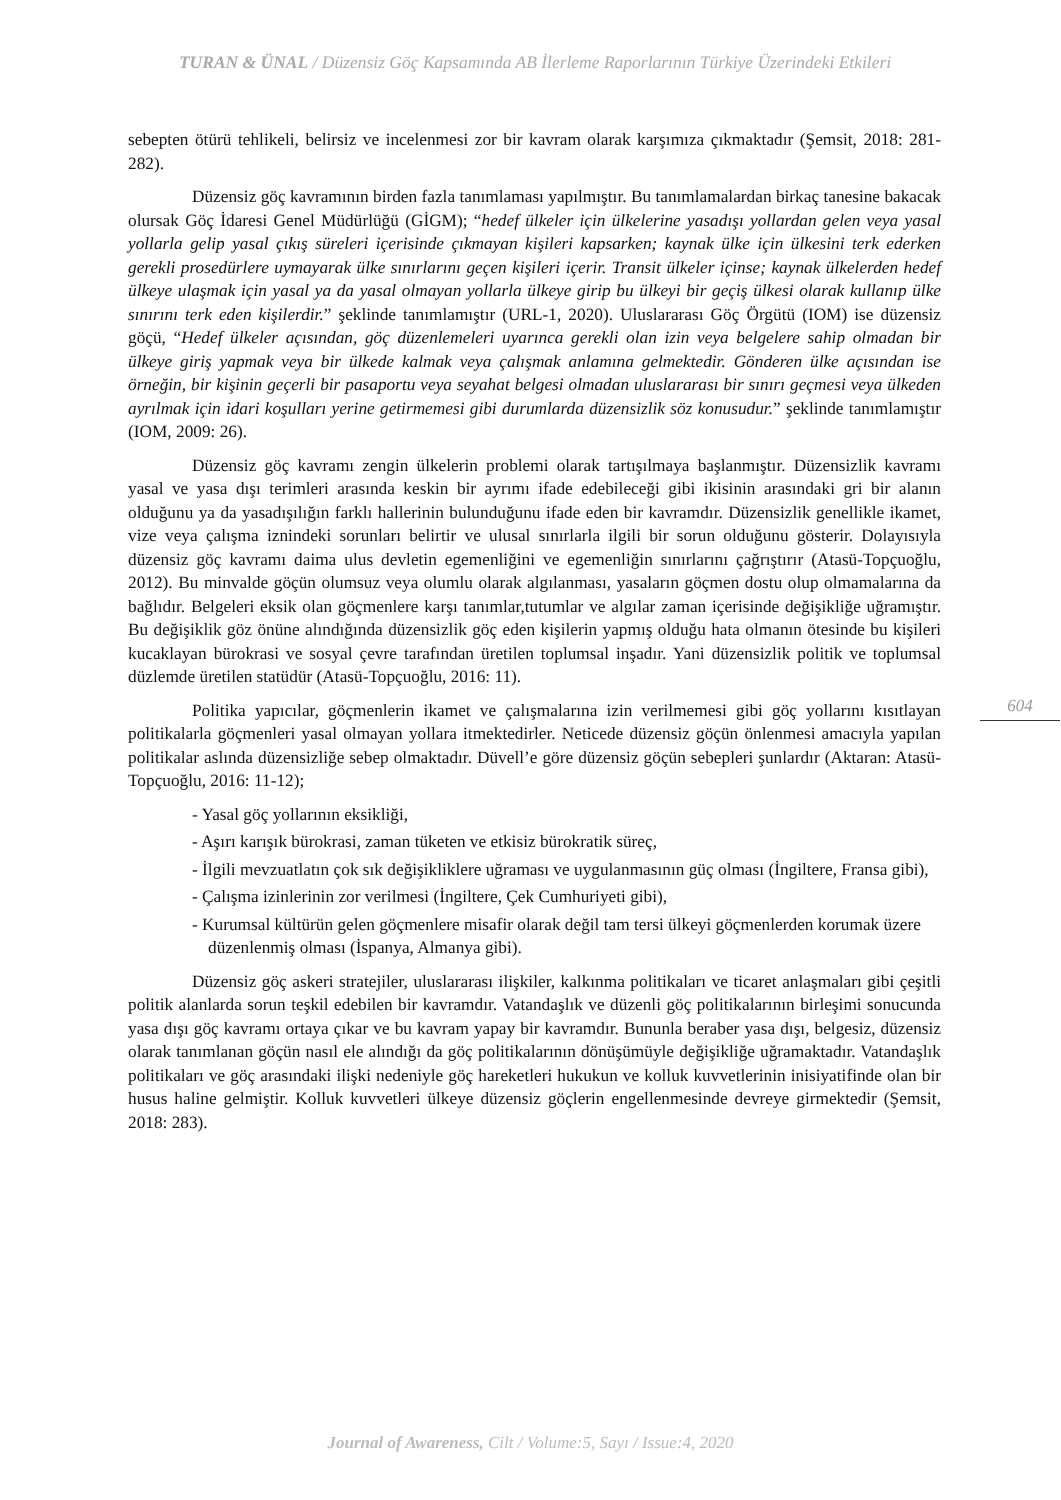TURAN & ÜNAL / Düzensiz Göç Kapsamında AB İlerleme Raporlarının Türkiye Üzerindeki Etkileri
sebepten ötürü tehlikeli, belirsiz ve incelenmesi zor bir kavram olarak karşımıza çıkmaktadır (Şemsit, 2018: 281-282).
Düzensiz göç kavramının birden fazla tanımlaması yapılmıştır. Bu tanımlamalardan birkaç tanesine bakacak olursak Göç İdaresi Genel Müdürlüğü (GİGM); “hedef ülkeler için ülkelerine yasadışı yollardan gelen veya yasal yollarla gelip yasal çıkış süreleri içerisinde çıkmayan kişileri kapsarken; kaynak ülke için ülkesini terk ederken gerekli prosedürlere uymayarak ülke sınırlarını geçen kişileri içerir. Transit ülkeler içinse; kaynak ülkelerden hedef ülkeye ulaşmak için yasal ya da yasal olmayan yollarla ülkeye girip bu ülkeyi bir geçiş ülkesi olarak kullanıp ülke sınırını terk eden kişilerdir.” şeklinde tanımlamıştır (URL-1, 2020). Uluslararası Göç Örgütü (IOM) ise düzensiz göçü, “Hedef ülkeler açısından, göç düzenlemeleri uyarınca gerekli olan izin veya belgelere sahip olmadan bir ülkeye giriş yapmak veya bir ülkede kalmak veya çalışmak anlamına gelmektedir. Gönderen ülke açısından ise örneğin, bir kişinin geçerli bir pasaportu veya seyahat belgesi olmadan uluslararası bir sınırı geçmesi veya ülkeden ayrılmak için idari koşulları yerine getirmemesi gibi durumlarda düzensizlik söz konusudur.” şeklinde tanımlamıştır (IOM, 2009: 26).
Düzensiz göç kavramı zengin ülkelerin problemi olarak tartışılmaya başlanmıştır. Düzensizlik kavramı yasal ve yasa dışı terimleri arasında keskin bir ayrımı ifade edebileceği gibi ikisinin arasındaki gri bir alanın olduğunu ya da yasadışılığın farklı hallerinin bulunduğunu ifade eden bir kavramdır. Düzensizlik genellikle ikamet, vize veya çalışma iznindeki sorunları belirtir ve ulusal sınırlarla ilgili bir sorun olduğunu gösterir. Dolayısıyla düzensiz göç kavramı daima ulus devletin egemenliğini ve egemenliğin sınırlarını çağrıştırır (Atasü-Topçuoğlu, 2012). Bu minvalde göçün olumsuz veya olumlu olarak algılanması, yasaların göçmen dostu olup olmamalarına da bağlıdır. Belgeleri eksik olan göçmenlere karşı tanımlar,tutumlar ve algılar zaman içerisinde değişikliğe uğramıştır. Bu değişiklik göz önüne alındığında düzensizlik göç eden kişilerin yapmış olduğu hata olmanın ötesinde bu kişileri kucaklayan bürokrasi ve sosyal çevre tarafından üretilen toplumsal inşadır. Yani düzensizlik politik ve toplumsal düzlemde üretilen statüdür (Atasü-Topçuoğlu, 2016: 11).
Politika yapıcılar, göçmenlerin ikamet ve çalışmalarına izin verilmemesi gibi göç yollarını kısıtlayan politikalarla göçmenleri yasal olmayan yollara itmektedirler. Neticede düzensiz göçün önlenmesi amacıyla yapılan politikalar aslında düzensizliğe sebep olmaktadır. Düvell’e göre düzensiz göçün sebepleri şunlardır (Aktaran: Atasü-Topçuoğlu, 2016: 11-12);
- Yasal göç yollarının eksikliği,
- Aşırı karışık bürokrasi, zaman tüketen ve etkisiz bürokratik süreç,
- İlgili mevzuatlatın çok sık değişikliklere uğraması ve uygulanmasının güç olması (İngiltere, Fransa gibi),
- Çalışma izinlerinin zor verilmesi (İngiltere, Çek Cumhuriyeti gibi),
- Kurumsal kültürün gelen göçmenlere misafir olarak değil tam tersi ülkeyi göçmenlerden korumak üzere düzenlenmiş olması (İspanya, Almanya gibi).
Düzensiz göç askeri stratejiler, uluslararası ilişkiler, kalkınma politikaları ve ticaret anlaşmaları gibi çeşitli politik alanlarda sorun teşkil edebilen bir kavramdır. Vatandaşlık ve düzenli göç politikalarının birleşimi sonucunda yasa dışı göç kavramı ortaya çıkar ve bu kavram yapay bir kavramdır. Bununla beraber yasa dışı, belgesiz, düzensiz olarak tanımlanan göçün nasıl ele alındığı da göç politikalarının dönüşümüyle değişikliğe uğramaktadır. Vatandaşlık politikaları ve göç arasındaki ilişki nedeniyle göç hareketleri hukukun ve kolluk kuvvetlerinin inisiyatifinde olan bir husus haline gelmiştir. Kolluk kuvvetleri ülkeye düzensiz göçlerin engellenmesinde devreye girmektedir (Şemsit, 2018: 283).
604
Journal of Awareness, Cilt / Volume:5, Sayı / Issue:4, 2020